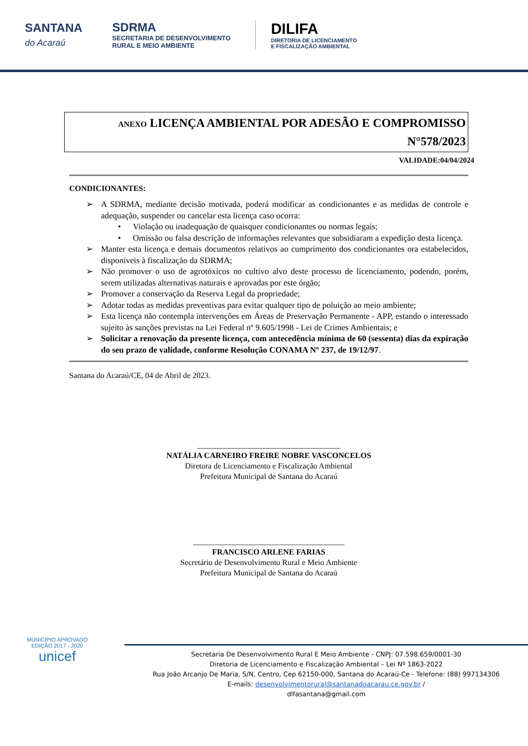SANTANA
do Acaraú
SDRMA
SECRETARIA DE DESENVOLVIMENTO
RURAL E MEIO AMBIENTE
DILIFA
DIRETORIA DE LICENCIAMENTO
E FISCALIZAÇÃO AMBIENTAL
ANEXO LICENÇA AMBIENTAL POR ADESÃO E COMPROMISSO
N°578/2023
VALIDADE:04/04/2024
CONDICIONANTES:
➢ A SDRMA, mediante decisão motivada, poderá modificar as condicionantes e as medidas de controle e adequação, suspender ou cancelar esta licença caso ocorra:
• Violação ou inadequação de quaisquer condicionantes ou normas legais;
• Omissão ou falsa descrição de informações relevantes que subsidiaram a expedição desta licença.
➢ Manter esta licença e demais documentos relativos ao cumprimento dos condicionantes ora estabelecidos, disponíveis à fiscalização da SDRMA;
➢ Não promover o uso de agrotóxicos no cultivo alvo deste processo de licenciamento, podendo, porém, serem utilizadas alternativas naturais e aprovadas por este órgão;
➢ Promover a conservação da Reserva Legal da propriedade;
➢ Adotar todas as medidas preventivas para evitar qualquer tipo de poluição ao meio ambiente;
➢ Esta licença não contempla intervenções em Áreas de Preservação Permanente - APP, estando o interessado sujeito às sanções previstas na Lei Federal nº 9.605/1998 - Lei de Crimes Ambientais; e
➢ Solicitar a renovação da presente licença, com antecedência mínima de 60 (sessenta) dias da expiração do seu prazo de validade, conforme Resolução CONAMA Nº 237, de 19/12/97.
Santana do Acaraú/CE, 04 de Abril de 2023.
____________________________________
NATÁLIA CARNEIRO FREIRE NOBRE VASCONCELOS
Diretora de Licenciamento e Fiscalização Ambiental
Prefeitura Municipal de Santana do Acaraú
______________________________________
FRANCISCO ARLENE FARIAS
Secretário de Desenvolvimento Rural e Meio Ambiente
Prefeitura Municipal de Santana do Acaraú
MUNICÍPIO APROVADO
EDIÇÃO 2017 - 2020
unicef
Secretaria De Desenvolvimento Rural E Meio Ambiente - CNPJ: 07.598.659/0001-30
Diretoria de Licenciamento e Fiscalização Ambiental – Lei Nº 1863-2022
Rua João Arcanjo De Maria, S/N, Centro, Cep 62150-000, Santana do Acaraú-Ce - Telefone: (88) 997134306
E-mails: desenvolvimentorural@santanadoacarau.ce.gov.br /
dlfasantana@gmail.com